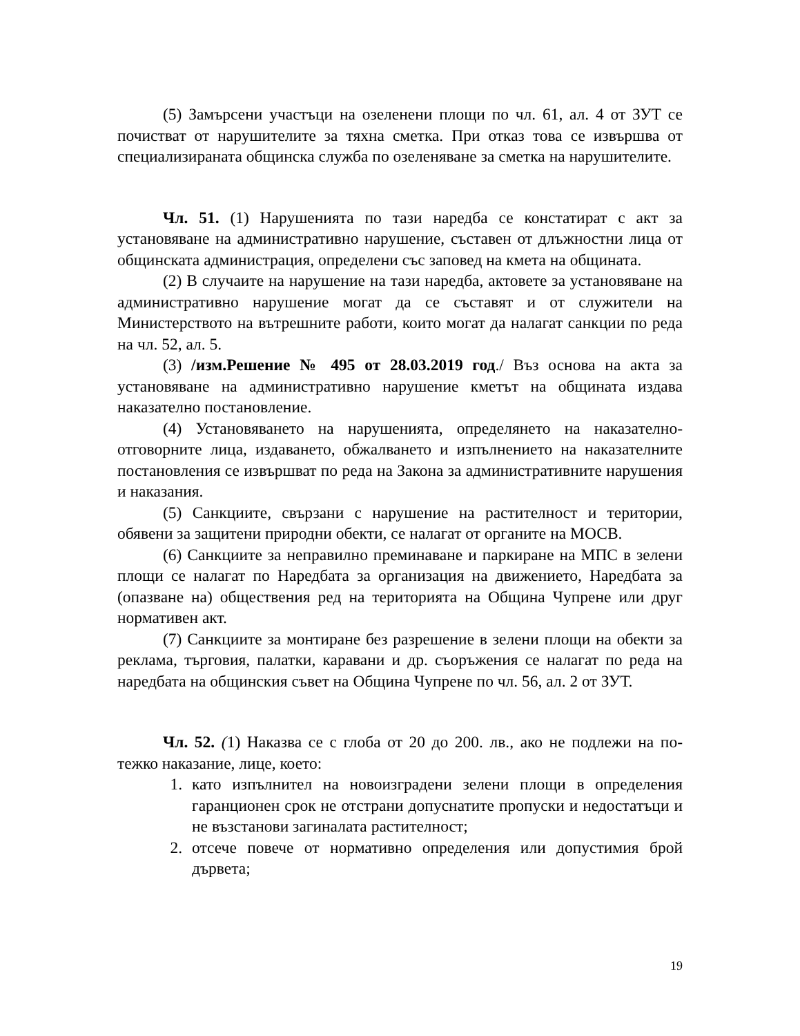(5) Замърсени участъци на озеленени площи по чл. 61, ал. 4 от ЗУТ се почистват от нарушителите за тяхна сметка. При отказ това се извършва от специализираната общинска служба по озеленяване за сметка на нарушителите.
Чл. 51. (1) Нарушенията по тази наредба се констатират с акт за установяване на административно нарушение, съставен от длъжностни лица от общинската администрация, определени със заповед на кмета на общината.
(2) В случаите на нарушение на тази наредба, актовете за установяване на административно нарушение могат да се съставят и от служители на Министерството на вътрешните работи, които могат да налагат санкции по реда на чл. 52, ал. 5.
(3) /изм.Решение № 495 от 28.03.2019 год./ Въз основа на акта за установяване на административно нарушение кметът на общината издава наказателно постановление.
(4) Установяването на нарушенията, определянето на наказателно-отговорните лица, издаването, обжалването и изпълнението на наказателните постановления се извършват по реда на Закона за административните нарушения и наказания.
(5) Санкциите, свързани с нарушение на растителност и територии, обявени за защитени природни обекти, се налагат от органите на МОСВ.
(6) Санкциите за неправилно преминаване и паркиране на МПС в зелени площи се налагат по Наредбата за организация на движението, Наредбата за (опазване на) обществения ред на територията на Община Чупрене или друг нормативен акт.
(7) Санкциите за монтиране без разрешение в зелени площи на обекти за реклама, търговия, палатки, каравани и др. съоръжения се налагат по реда на наредбата на общинския съвет на Община Чупрене по чл. 56, ал. 2 от ЗУТ.
Чл. 52. (1) Наказва се с глоба от 20 до 200. лв., ако не подлежи на по-тежко наказание, лице, което:
1. като изпълнител на новоизградени зелени площи в определения гаранционен срок не отстрани допуснатите пропуски и недостатъци и не възстанови загиналата растителност;
2. отсече повече от нормативно определения или допустимия брой дървета;
19